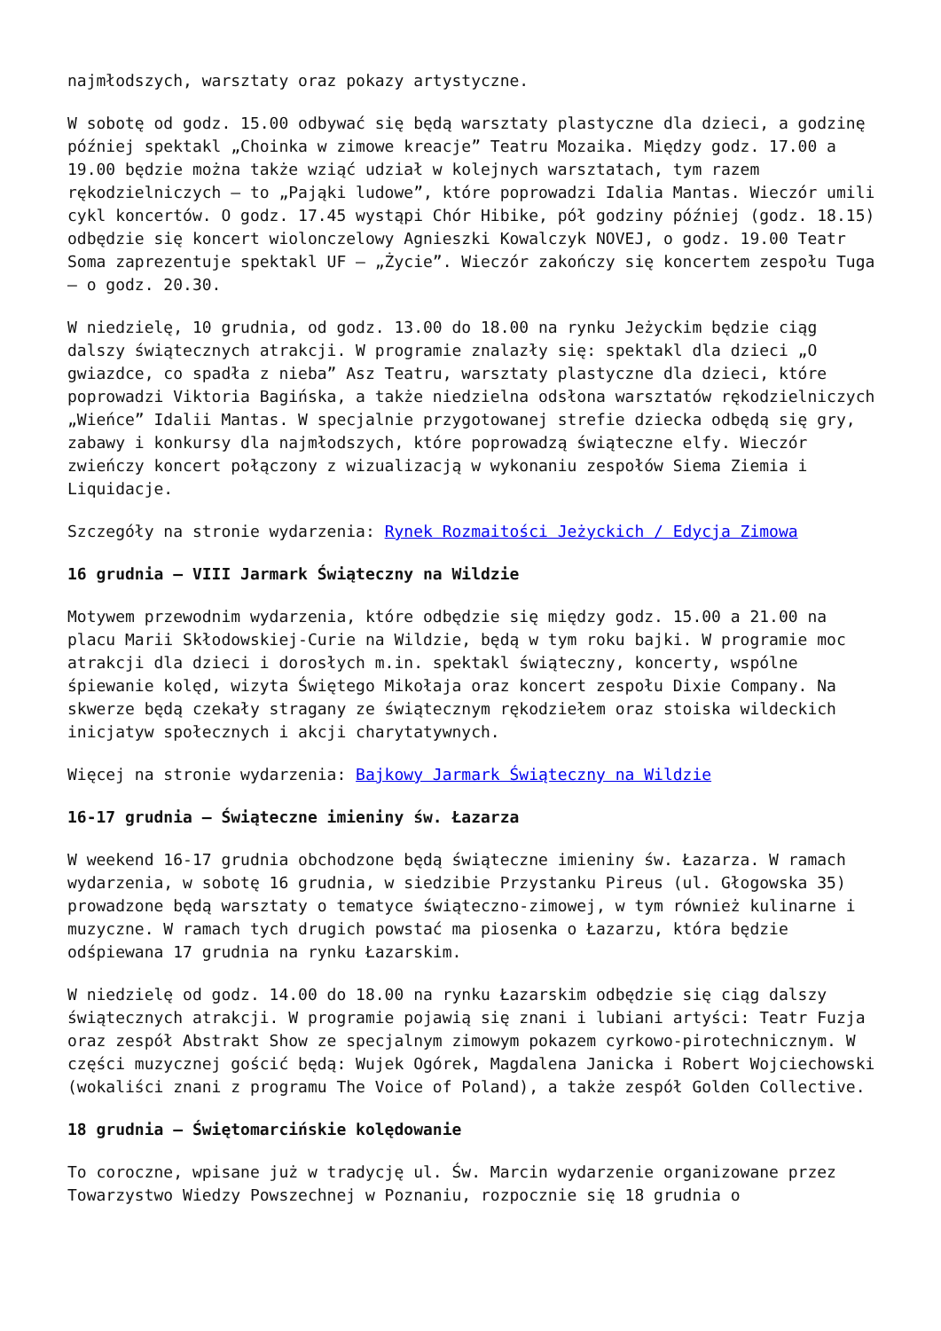najmłodszych, warsztaty oraz pokazy artystyczne.
W sobotę od godz. 15.00 odbywać się będą warsztaty plastyczne dla dzieci, a godzinę później spektakl „Choinka w zimowe kreacje” Teatru Mozaika. Między godz. 17.00 a 19.00 będzie można także wziąć udział w kolejnych warsztatach, tym razem rękodzielniczych – to „Pająki ludowe”, które poprowadzi Idalia Mantas. Wieczór umili cykl koncertów. O godz. 17.45 wystąpi Chór Hibike, pół godziny później (godz. 18.15) odbędzie się koncert wiolonczelowy Agnieszki Kowalczyk NOVEJ, o godz. 19.00 Teatr Soma zaprezentuje spektakl UF – „Życie”. Wieczór zakończy się koncertem zespołu Tuga – o godz. 20.30.
W niedzielę, 10 grudnia, od godz. 13.00 do 18.00 na rynku Jeżyckim będzie ciąg dalszy świątecznych atrakcji. W programie znalazły się: spektakl dla dzieci „O gwiazdce, co spadła z nieba” Asz Teatru, warsztaty plastyczne dla dzieci, które poprowadzi Viktoria Bagińska, a także niedzielna odsłona warsztatów rękodzielniczych „Wieńce” Idalii Mantas. W specjalnie przygotowanej strefie dziecka odbędą się gry, zabawy i konkursy dla najmłodszych, które poprowadzą świąteczne elfy. Wieczór zwieńczy koncert połączony z wizualizacją w wykonaniu zespołów Siema Ziemia i Liquidacje.
Szczegóły na stronie wydarzenia: Rynek Rozmaitości Jeżyckich / Edycja Zimowa
16 grudnia – VIII Jarmark Świąteczny na Wildzie
Motywem przewodnim wydarzenia, które odbędzie się między godz. 15.00 a 21.00 na placu Marii Skłodowskiej-Curie na Wildzie, będą w tym roku bajki. W programie moc atrakcji dla dzieci i dorosłych m.in. spektakl świąteczny, koncerty, wspólne śpiewanie kolęd, wizyta Świętego Mikołaja oraz koncert zespołu Dixie Company. Na skwerze będą czekały stragany ze świątecznym rękodziełem oraz stoiska wildeckich inicjatyw społecznych i akcji charytatywnych.
Więcej na stronie wydarzenia: Bajkowy Jarmark Świąteczny na Wildzie
16-17 grudnia – Świąteczne imieniny św. Łazarza
W weekend 16-17 grudnia obchodzone będą świąteczne imieniny św. Łazarza. W ramach wydarzenia, w sobotę 16 grudnia, w siedzibie Przystanku Pireus (ul. Głogowska 35) prowadzone będą warsztaty o tematyce świąteczno-zimowej, w tym również kulinarne i muzyczne. W ramach tych drugich powstać ma piosenka o Łazarzu, która będzie odśpiewana 17 grudnia na rynku Łazarskim.
W niedzielę od godz. 14.00 do 18.00 na rynku Łazarskim odbędzie się ciąg dalszy świątecznych atrakcji. W programie pojawią się znani i lubiani artyści: Teatr Fuzja oraz zespół Abstrakt Show ze specjalnym zimowym pokazem cyrkowo-pirotechnicznym. W części muzycznej gościć będą: Wujek Ogórek, Magdalena Janicka i Robert Wojciechowski (wokaliści znani z programu The Voice of Poland), a także zespół Golden Collective.
18 grudnia – Świętomarcińskie kolędowanie
To coroczne, wpisane już w tradycję ul. Św. Marcin wydarzenie organizowane przez Towarzystwo Wiedzy Powszechnej w Poznaniu, rozpocznie się 18 grudnia o